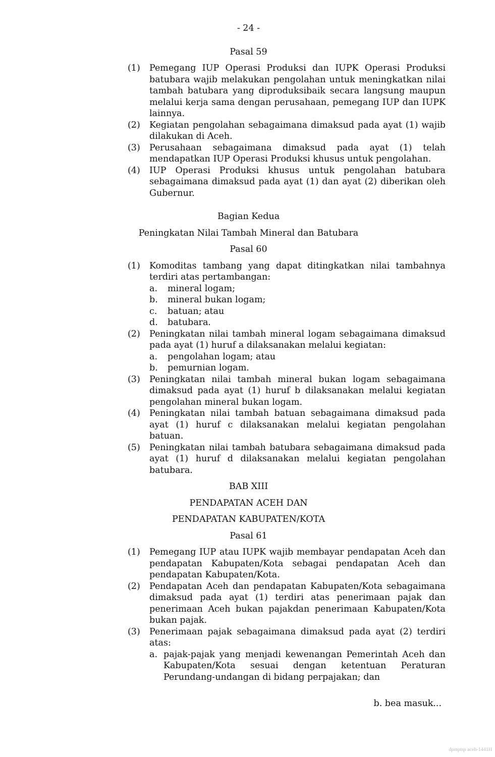- 24 -
Pasal 59
(1) Pemegang IUP Operasi Produksi dan IUPK Operasi Produksi batubara wajib melakukan pengolahan untuk meningkatkan nilai tambah batubara yang diproduksibaik secara langsung maupun melalui kerja sama dengan perusahaan, pemegang IUP dan IUPK lainnya.
(2) Kegiatan pengolahan sebagaimana dimaksud pada ayat (1) wajib dilakukan di Aceh.
(3) Perusahaan sebagaimana dimaksud pada ayat (1) telah mendapatkan IUP Operasi Produksi khusus untuk pengolahan.
(4) IUP Operasi Produksi khusus untuk pengolahan batubara sebagaimana dimaksud pada ayat (1) dan ayat (2) diberikan oleh Gubernur.
Bagian Kedua
Peningkatan Nilai Tambah Mineral dan Batubara
Pasal 60
(1) Komoditas tambang yang dapat ditingkatkan nilai tambahnya terdiri atas pertambangan:
a. mineral logam;
b. mineral bukan logam;
c. batuan; atau
d. batubara.
(2) Peningkatan nilai tambah mineral logam sebagaimana dimaksud pada ayat (1) huruf a dilaksanakan melalui kegiatan:
a. pengolahan logam; atau
b. pemurnian logam.
(3) Peningkatan nilai tambah mineral bukan logam sebagaimana dimaksud pada ayat (1) huruf b dilaksanakan melalui kegiatan pengolahan mineral bukan logam.
(4) Peningkatan nilai tambah batuan sebagaimana dimaksud pada ayat (1) huruf c dilaksanakan melalui kegiatan pengolahan batuan.
(5) Peningkatan nilai tambah batubara sebagaimana dimaksud pada ayat (1) huruf d dilaksanakan melalui kegiatan pengolahan batubara.
BAB XIII
PENDAPATAN ACEH DAN
PENDAPATAN KABUPATEN/KOTA
Pasal 61
(1) Pemegang IUP atau IUPK wajib membayar pendapatan Aceh dan pendapatan Kabupaten/Kota sebagai pendapatan Aceh dan pendapatan Kabupaten/Kota.
(2) Pendapatan Aceh dan pendapatan Kabupaten/Kota sebagaimana dimaksud pada ayat (1) terdiri atas penerimaan pajak dan penerimaan Aceh bukan pajakdan penerimaan Kabupaten/Kota bukan pajak.
(3) Penerimaan pajak sebagaimana dimaksud pada ayat (2) terdiri atas:
a. pajak-pajak yang menjadi kewenangan Pemerintah Aceh dan Kabupaten/Kota sesuai dengan ketentuan Peraturan Perundang-undangan di bidang perpajakan; dan
b. bea masuk...
dpmptsp aceh-1441H